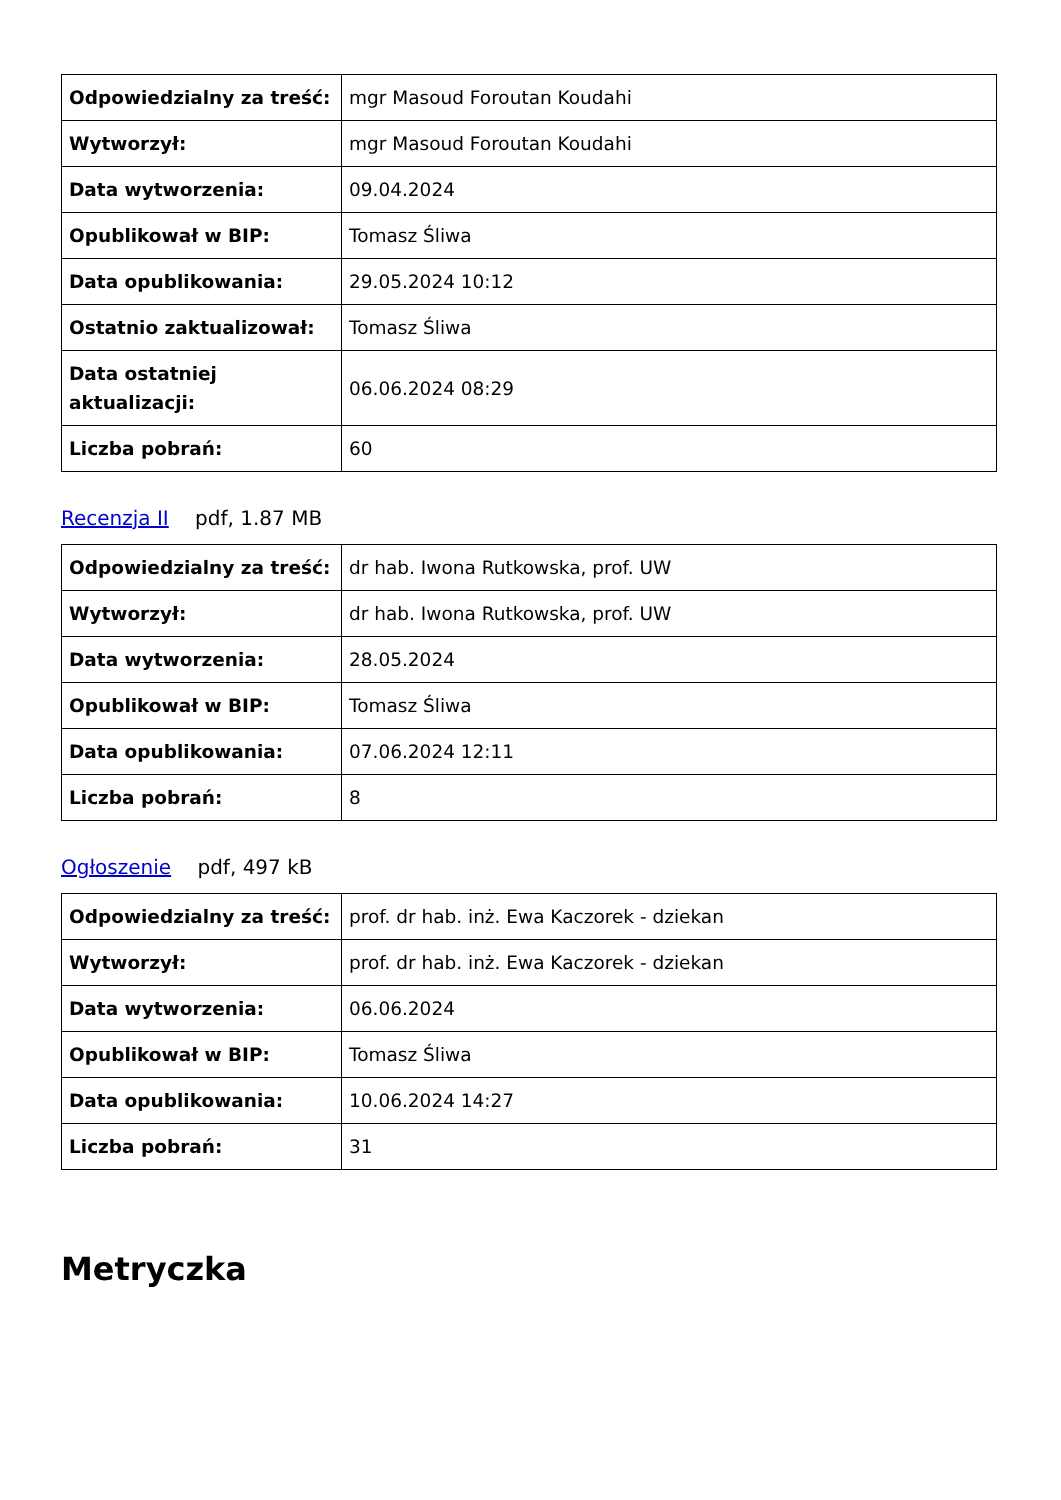| Odpowiedzialny za treść: | mgr Masoud Foroutan Koudahi |
| Wytworzył: | mgr Masoud Foroutan Koudahi |
| Data wytworzenia: | 09.04.2024 |
| Opublikował w BIP: | Tomasz Śliwa |
| Data opublikowania: | 29.05.2024 10:12 |
| Ostatnio zaktualizował: | Tomasz Śliwa |
| Data ostatniej aktualizacji: | 06.06.2024 08:29 |
| Liczba pobrań: | 60 |
Recenzja II pdf, 1.87 MB
| Odpowiedzialny za treść: | dr hab. Iwona Rutkowska, prof. UW |
| Wytworzył: | dr hab. Iwona Rutkowska, prof. UW |
| Data wytworzenia: | 28.05.2024 |
| Opublikował w BIP: | Tomasz Śliwa |
| Data opublikowania: | 07.06.2024 12:11 |
| Liczba pobrań: | 8 |
Ogłoszenie pdf, 497 kB
| Odpowiedzialny za treść: | prof. dr hab. inż. Ewa Kaczorek - dziekan |
| Wytworzył: | prof. dr hab. inż. Ewa Kaczorek - dziekan |
| Data wytworzenia: | 06.06.2024 |
| Opublikował w BIP: | Tomasz Śliwa |
| Data opublikowania: | 10.06.2024 14:27 |
| Liczba pobrań: | 31 |
Metryczka